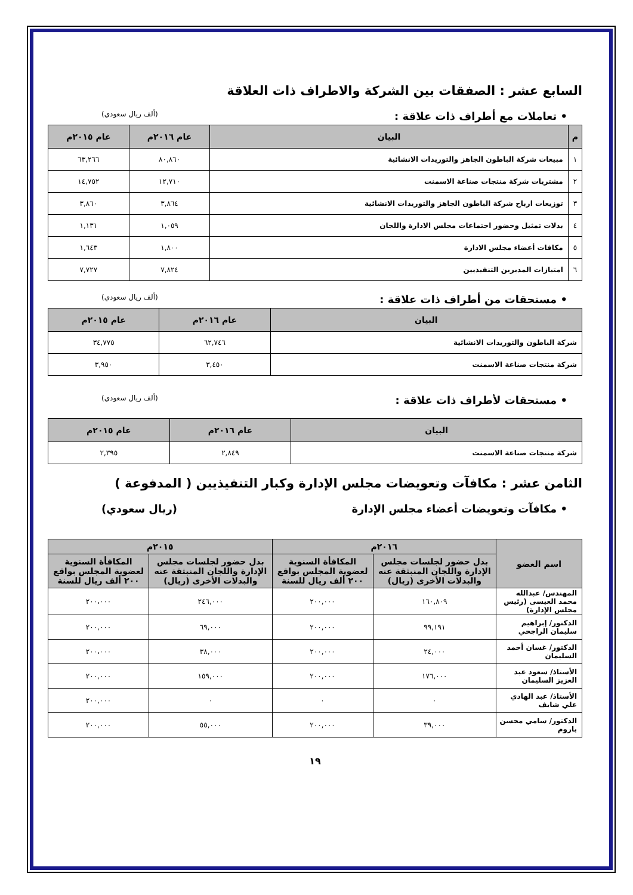السابع عشر : الصفقات بين الشركة والاطراف ذات العلاقة
• تعاملات مع أطراف ذات علاقة : (ألف ريال سعودي)
| م | البيان | عام ٢٠١٦م | عام ٢٠١٥م |
| --- | --- | --- | --- |
| ١ | مبيعات شركة الباطون الجاهز والتوريدات الانشائية | ٨٠,٨٦٠ | ٦٣,٢٦٦ |
| ٢ | مشتريات شركة منتجات صناعة الاسمنت | ١٢,٧١٠ | ١٤,٧٥٢ |
| ٣ | توزيعات ارباح شركة الباطون الجاهز والتوريدات الانشائية | ٣,٨٦٤ | ٣,٨٦٠ |
| ٤ | بدلات تمثيل وحضور اجتماعات مجلس الادارة واللجان | ١,٠٥٩ | ١,١٣١ |
| ٥ | مكافات أعضاء مجلس الادارة | ١,٨٠٠ | ١,٦٤٣ |
| ٦ | امتيازات المديرين التنفيذيين | ٧,٨٢٤ | ٧,٧٢٧ |
• مستحقات من أطراف ذات علاقة : (ألف ريال سعودي)
| البيان | عام ٢٠١٦م | عام ٢٠١٥م |
| --- | --- | --- |
| شركة الباطون والتوريدات الانشائية | ٦٢,٧٤٦ | ٣٤,٧٧٥ |
| شركة منتجات صناعة الاسمنت | ٣,٤٥٠ | ٣,٩٥٠ |
• مستحقات لأطراف ذات علاقة : (ألف ريال سعودي)
| البيان | عام ٢٠١٦م | عام ٢٠١٥م |
| --- | --- | --- |
| شركة منتجات صناعة الاسمنت | ٢,٨٤٩ | ٢,٣٩٥ |
الثامن عشر : مكافآت وتعويضات مجلس الإدارة وكبار التنفيذيين ( المدفوعة )
• مكافآت وتعويضات أعضاء مجلس الإدارة (ريال سعودي)
| اسم العضو | ٢٠١٦م | | ٢٠١٥م | |
| --- | --- | --- | --- | --- |
| | بدل حضور لجلسات مجلس الإدارة واللجان المنبثقة عنه والبدلات الأخرى (ريال) | المكافأة السنوية لعضوية المجلس بواقع ٢٠٠ ألف ريال للسنة | بدل حضور لجلسات مجلس الإدارة واللجان المنبثقة عنه والبدلات الأخرى (ريال) | المكافأة السنوية لعضوية المجلس بواقع ٢٠٠ ألف ريال للسنة |
| المهندس/ عبدالله محمد العيسى (رئيس مجلس الإدارة) | ١٦٠,٨٠٩ | ٢٠٠,٠٠٠ | ٢٤٦,٠٠٠ | ٢٠٠،٠٠٠ |
| الدكتور/ إبراهيم سليمان الراجحي | ٩٩,١٩١ | ٢٠٠,٠٠٠ | ٦٩,٠٠٠ | ٢٠٠,٠٠٠ |
| الدكتور/ غسان أحمد السليمان | ٢٤,٠٠٠ | ٢٠٠,٠٠٠ | ٣٨,٠٠٠ | ٢٠٠،٠٠٠ |
| الأستاذ/ سعود عبد العزيز السليمان | ١٧٦,٠٠٠ | ٢٠٠,٠٠٠ | ١٥٩,٠٠٠ | ٢٠٠,٠٠٠ |
| الأستاذ/ عبد الهادي علي شايف | ٠ | ٠ | ٠ | ٢٠٠,٠٠٠ |
| الدكتور/ سامي محسن باروم | ٣٩,٠٠٠ | ٢٠٠,٠٠٠ | ٥٥,٠٠٠ | ٢٠٠,٠٠٠ |
١٩